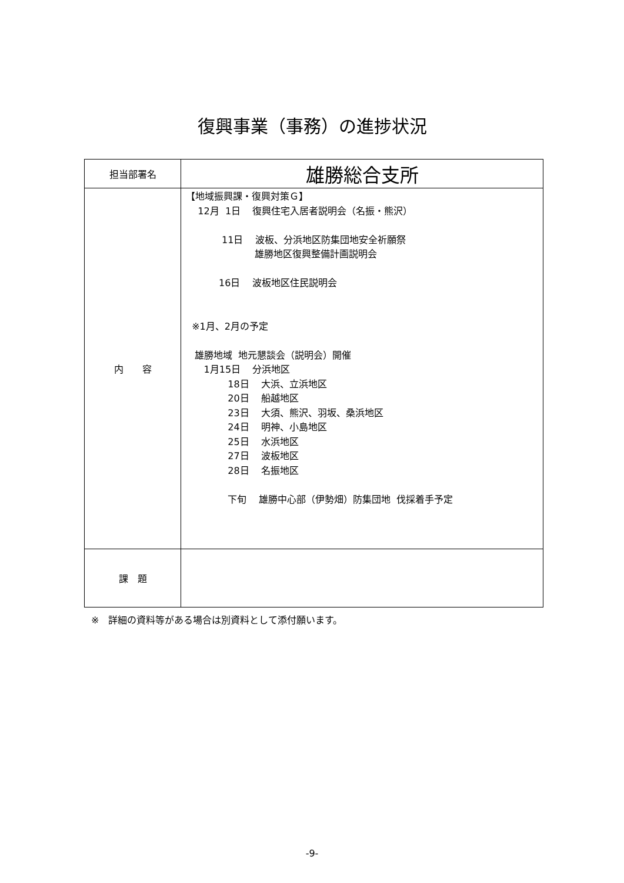復興事業（事務）の進捗状況
| 担当部署名 | 雄勝総合支所 |
| 内 容 | 【地域振興課・復興対策Ｇ】 12月 1日 復興住宅入居者説明会（名振・熊沢） 11日 波板、分浜地区防集団地安全祈願祭 雄勝地区復興整備計画説明会 16日 波板地区住民説明会 ※1月、2月の予定 雄勝地域 地元懇談会（説明会）開催 1月15日 分浜地区 18日 大浜、立浜地区 20日 船越地区 23日 大須、熊沢、羽坂、桑浜地区 24日 明神、小島地区 25日 水浜地区 27日 波板地区 28日 名振地区 下旬 雄勝中心部（伊勢畑）防集団地 伐採着手予定 |
| 課 題 | |
※　詳細の資料等がある場合は別資料として添付願います。
-9-